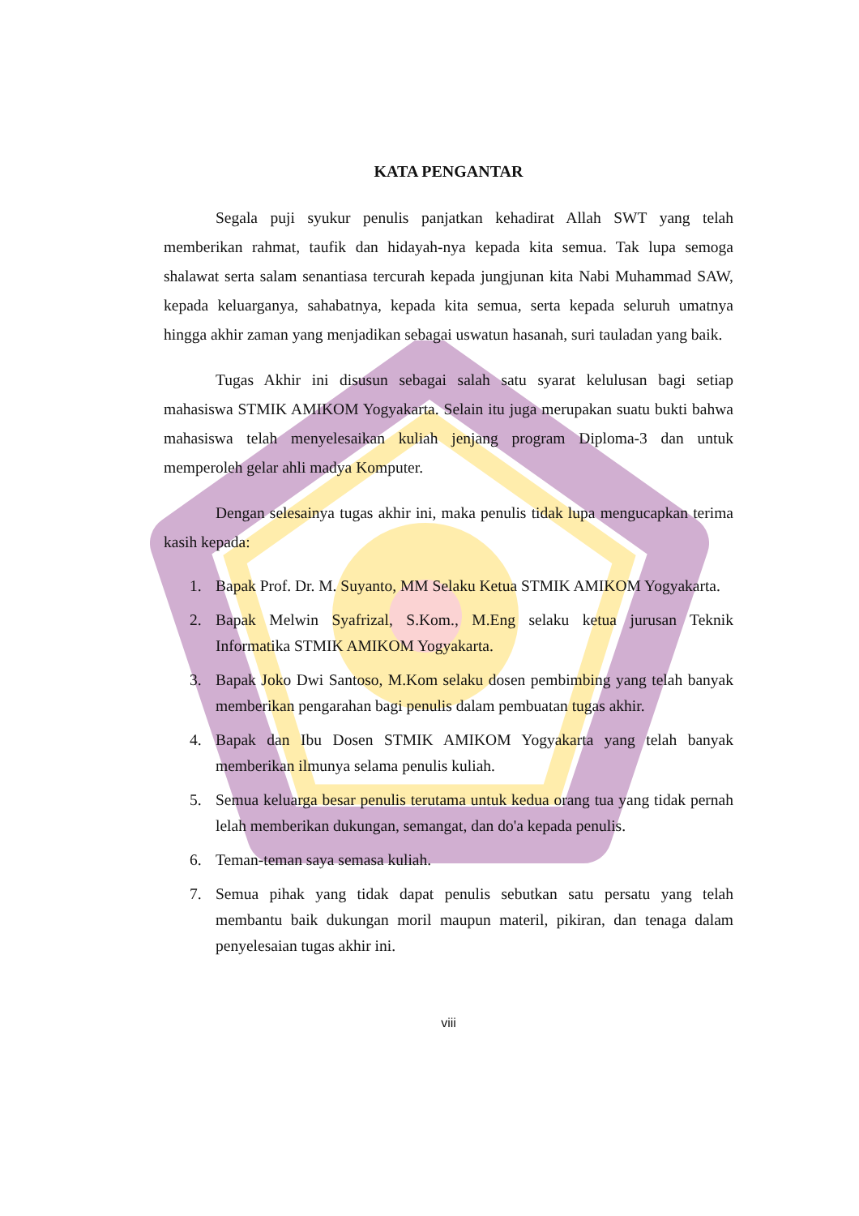KATA PENGANTAR
Segala puji syukur penulis panjatkan kehadirat Allah SWT yang telah memberikan rahmat, taufik dan hidayah-nya kepada kita semua. Tak lupa semoga shalawat serta salam senantiasa tercurah kepada jungjunan kita Nabi Muhammad SAW, kepada keluarganya, sahabatnya, kepada kita semua, serta kepada seluruh umatnya hingga akhir zaman yang menjadikan sebagai uswatun hasanah, suri tauladan yang baik.
Tugas Akhir ini disusun sebagai salah satu syarat kelulusan bagi setiap mahasiswa STMIK AMIKOM Yogyakarta. Selain itu juga merupakan suatu bukti bahwa mahasiswa telah menyelesaikan kuliah jenjang program Diploma-3 dan untuk memperoleh gelar ahli madya Komputer.
Dengan selesainya tugas akhir ini, maka penulis tidak lupa mengucapkan terima kasih kepada:
1. Bapak Prof. Dr. M. Suyanto, MM Selaku Ketua STMIK AMIKOM Yogyakarta.
2. Bapak Melwin Syafrizal, S.Kom., M.Eng selaku ketua jurusan Teknik Informatika STMIK AMIKOM Yogyakarta.
3. Bapak Joko Dwi Santoso, M.Kom selaku dosen pembimbing yang telah banyak memberikan pengarahan bagi penulis dalam pembuatan tugas akhir.
4. Bapak dan Ibu Dosen STMIK AMIKOM Yogyakarta yang telah banyak memberikan ilmunya selama penulis kuliah.
5. Semua keluarga besar penulis terutama untuk kedua orang tua yang tidak pernah lelah memberikan dukungan, semangat, dan do'a kepada penulis.
6. Teman-teman saya semasa kuliah.
7. Semua pihak yang tidak dapat penulis sebutkan satu persatu yang telah membantu baik dukungan moril maupun materil, pikiran, dan tenaga dalam penyelesaian tugas akhir ini.
viii